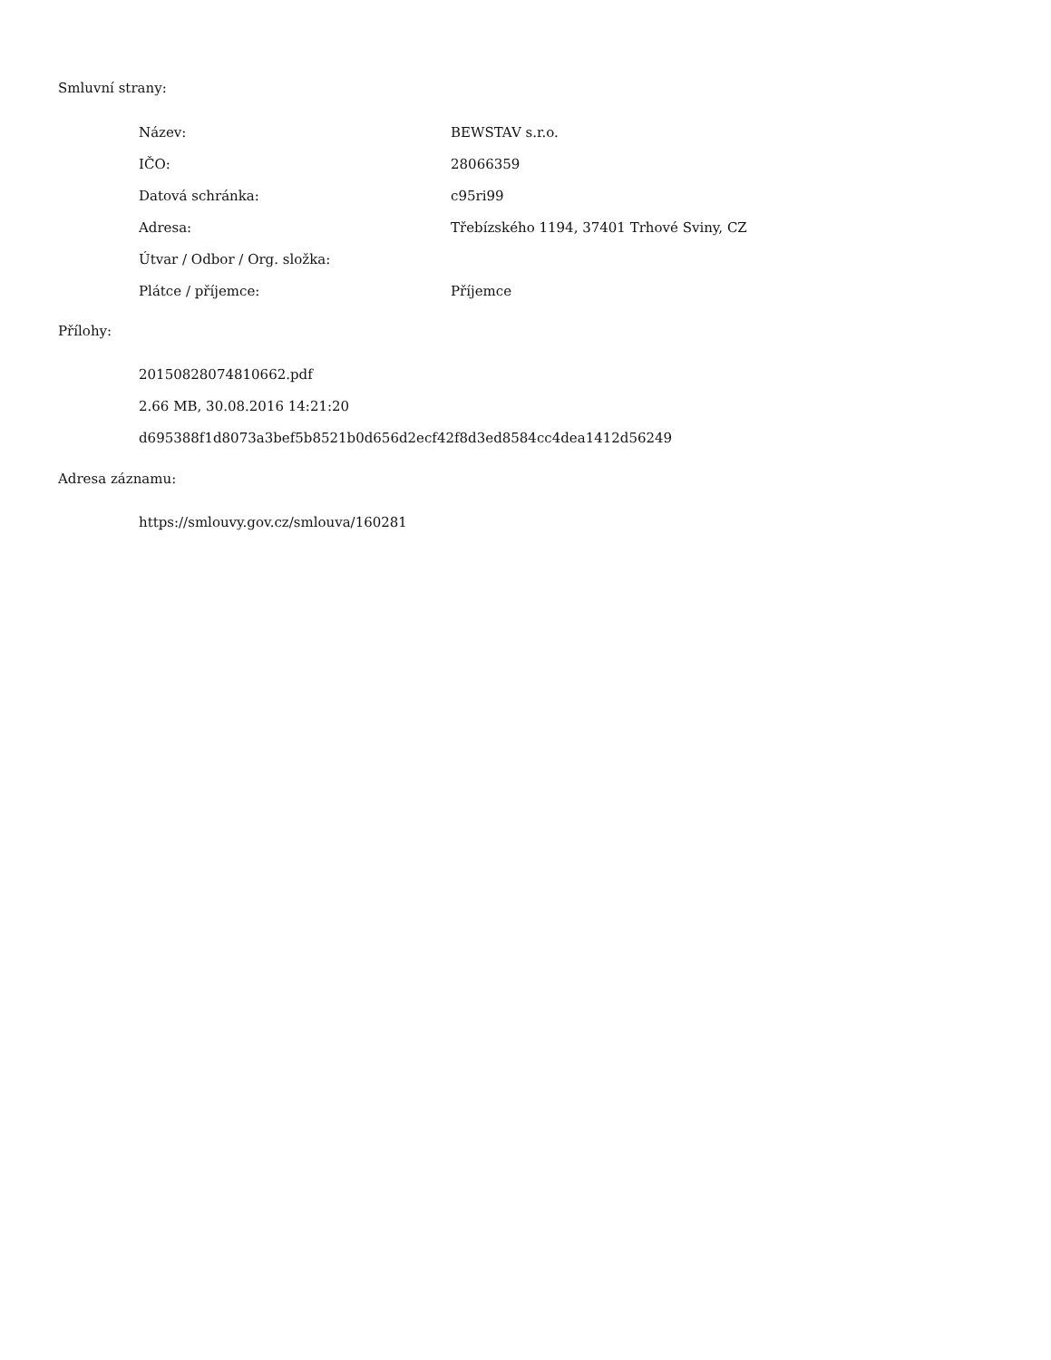Smluvní strany:
| Název: | BEWSTAV s.r.o. |
| IČO: | 28066359 |
| Datová schránka: | c95ri99 |
| Adresa: | Třebízského 1194, 37401 Trhové Sviny, CZ |
| Útvar / Odbor / Org. složka: | |
| Plátce / příjemce: | Příjemce |
Přílohy:
20150828074810662.pdf
2.66 MB, 30.08.2016 14:21:20
d695388f1d8073a3bef5b8521b0d656d2ecf42f8d3ed8584cc4dea1412d56249
Adresa záznamu:
https://smlouvy.gov.cz/smlouva/160281